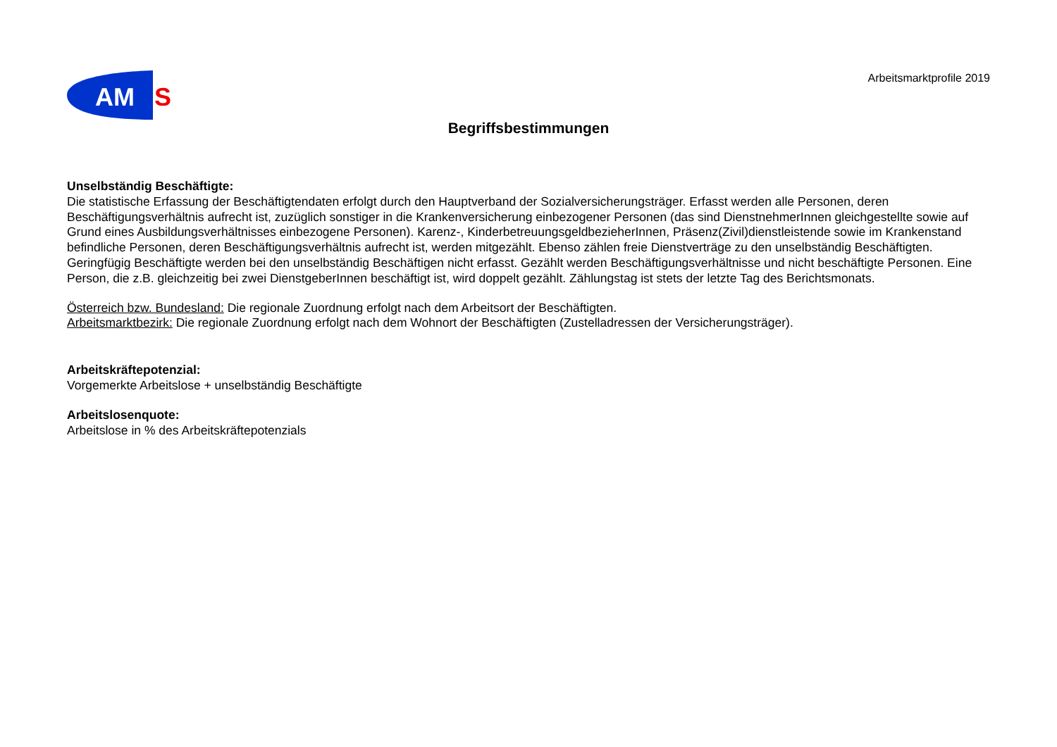AM
S
Arbeitsmarktprofile 2019
Begriffsbestimmungen
Unselbständig Beschäftigte:
Die statistische Erfassung der Beschäftigtendaten erfolgt durch den Hauptverband der Sozialversicherungsträger. Erfasst werden alle Personen, deren Beschäftigungsverhältnis aufrecht ist, zuzüglich sonstiger in die Krankenversicherung einbezogener Personen (das sind DienstnehmerInnen gleichgestellte sowie auf Grund eines Ausbildungsverhältnisses einbezogene Personen). Karenz-, KinderbetreuungsgeldbezieherInnen, Präsenz(Zivil)dienstleistende sowie im Krankenstand befindliche Personen, deren Beschäftigungsverhältnis aufrecht ist, werden mitgezählt. Ebenso zählen freie Dienstverträge zu den unselbständig Beschäftigten. Geringfügig Beschäftigte werden bei den unselbständig Beschäftigen nicht erfasst. Gezählt werden Beschäftigungsverhältnisse und nicht beschäftigte Personen. Eine Person, die z.B. gleichzeitig bei zwei DienstgeberInnen beschäftigt ist, wird doppelt gezählt. Zählungstag ist stets der letzte Tag des Berichtsmonats.
Österreich bzw. Bundesland: Die regionale Zuordnung erfolgt nach dem Arbeitsort der Beschäftigten.
Arbeitsmarktbezirk: Die regionale Zuordnung erfolgt nach dem Wohnort der Beschäftigten (Zustelladressen der Versicherungsträger).
Arbeitskräftepotenzial:
Vorgemerkte Arbeitslose + unselbständig Beschäftigte
Arbeitslosenquote:
Arbeitslose in % des Arbeitskräftepotenzials